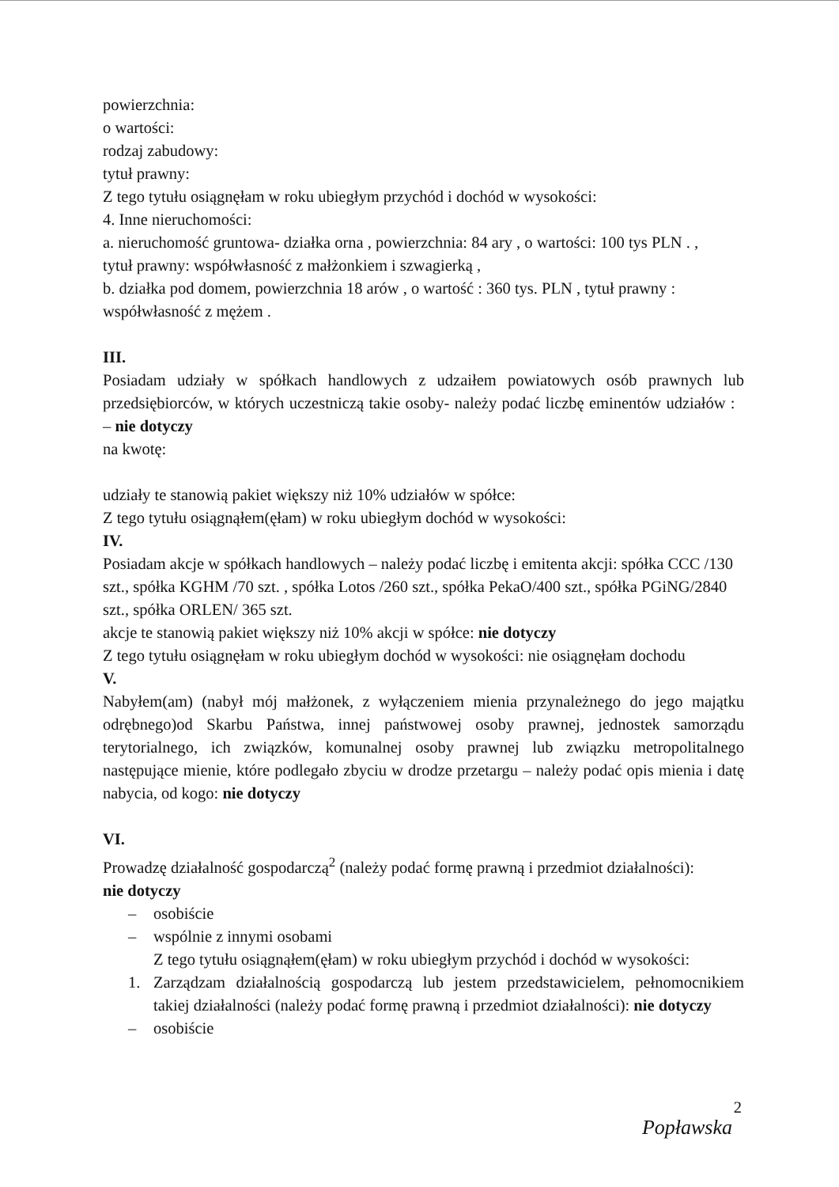powierzchnia:
o wartości:
rodzaj zabudowy:
tytuł prawny:
Z tego tytułu osiągnęłam w roku ubiegłym przychód i dochód w wysokości:
4. Inne nieruchomości:
a. nieruchomość gruntowa- działka orna , powierzchnia: 84 ary , o wartości: 100 tys PLN . ,
tytuł prawny: współwłasność z małżonkiem i szwagierką ,
b. działka pod domem, powierzchnia 18 arów , o wartość : 360 tys. PLN , tytuł prawny :
współwłasność z mężem .
III.
Posiadam udziały w spółkach handlowych z udzaiłem powiatowych osób prawnych lub przedsiębiorców, w których uczestniczą takie osoby- należy podać liczbę eminentów udziałów : – nie dotyczy
na kwotę:
udziały te stanowią pakiet większy niż 10% udziałów w spółce:
Z tego tytułu osiągnąłem(ęłam) w roku ubiegłym dochód w wysokości:
IV.
Posiadam akcje w spółkach handlowych – należy podać liczbę i emitenta akcji: spółka CCC /130 szt., spółka KGHM /70 szt. , spółka Lotos /260 szt., spółka PekaO/400 szt., spółka PGiNG/2840 szt., spółka ORLEN/ 365 szt.
akcje te stanowią pakiet większy niż 10% akcji w spółce: nie dotyczy
Z tego tytułu osiągnęłam w roku ubiegłym dochód w wysokości: nie osiągnęłam dochodu
V.
Nabyłem(am) (nabył mój małżonek, z wyłączeniem mienia przynależnego do jego majątku odrębnego)od Skarbu Państwa, innej państwowej osoby prawnej, jednostek samorządu terytorialnego, ich związków, komunalnej osoby prawnej lub związku metropolitalnego następujące mienie, które podlegało zbyciu w drodze przetargu – należy podać opis mienia i datę nabycia, od kogo: nie dotyczy
VI.
Prowadzę działalność gospodarczą<sup>2</sup> (należy podać formę prawną i przedmiot działalności):
nie dotyczy
– osobiście
– wspólnie z innymi osobami
Z tego tytułu osiągnąłem(ęłam) w roku ubiegłym przychód i dochód w wysokości:
1. Zarządzam działalnością gospodarczą lub jestem przedstawicielem, pełnomocnikiem takiej działalności (należy podać formę prawną i przedmiot działalności): nie dotyczy
– osobiście
2
Popławska